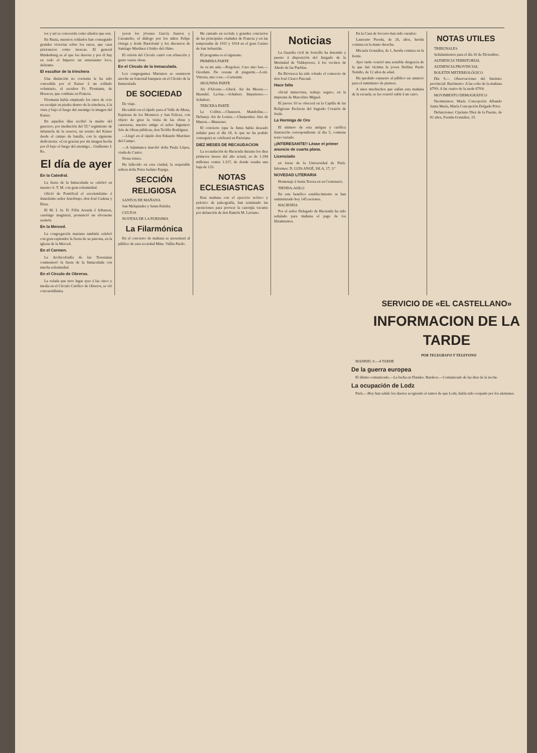tos y así se conocerán como aliados que son.
En Rusia, nuestros soldados han conseguido grandes victorias sobre los rusos, que caen prisioneros como moscas. El general Hindenburg es el que los derrota y por él hay en todo el Imperio un entusiasmo loco, delirante.
El escultor de la trinchera
Una distinción no corriente le ha sido concedida por el Kaiser á un soldado voluntario, el escultor Fr. Flormann, de Hoexcer, que combate en Francia.
Flormann había empleado los ratos de ocio en esculpir en piedra dentro de la trinchera, á la vista y bajo el fuego del enemigo la imagen del Kaiser.
En aquellos días recibió la madre del guerrero, por mediación del 55.º regimiento de infantería de la reserva, un retrato del Kaiser desde el campo de batalla, con la siguiente dedicatoria: «Con gracias por mi imagen hecha por él bajo el fuego del enemigo... Guillermo I. R».
El día de ayer
En la Catedral.
La fiesta de la Inmaculada se celebró en nuestro S. T. M. con gran solemnidad.
Ofició de Pontifical el excelentísimo é ilustrísimo señor Arzobispo, don José Cadena y Eleta.
El M. I. Sr. D. Félix Arrarás é Iribarren, canónigo magistral, pronunció un elocuente sermón.
En la Merced.
La congregación mariana también celebró con gran esplendor la fiesta de su patrona, en la iglesia de la Merced.
En el Carmen.
La Archicofradía de las Teresianas conmemoró la fiesta de la Inmaculada con mucha solemnidad.
En el Círculo de Obreros.
La velada que tuvo lugar ayer á las cinco y media en el Círculo Católico de Obreros, se vió concurridísima.
yeron los jóvenes García Juarros y Carrancho; el diálogo por los niños Felipe Ortega y Jesús Bartolomé y los discursos de Santiago Martínez é Isidro del Olmo.
El orfeón del Círculo cantó con afinación y gusto varias obras.
En el Círculo de la Inmaculada.
Los congregantes Marianos se reunieron anoche en fraternal banquete en el Círculo de la Inmaculada.
DE SOCIEDAD
De viaje.
Ha salido en el rápido para el Valle de Mena, Espinosa de los Monteros y San Felices, con objeto de girar la visita de las obras y carreteras, nuestro amigo el señor Ingeniero Jefe de Obras públicas, don Teófilo Rodríguez.
—Llegó en el rápido don Eduardo Martínez del Campo.
—A Salamanca marchó doña Paula López, viuda de Castro.
Notas tristes.
Ha fallecido en esta ciudad, la respetable señora doña Petra Sedano Espiga.
SECCIÓN RELIGIOSA
SANTOS DE MAÑANA
San Melquiades y Santa Eulalia.
CULTOS
NOVENA DE LA PURISIMA
La Filarmónica
En el concierto de mañana se presentará al público de esta sociedad Mme. Vallin-Pardo.
Ha cantado en recitals y grandes conciertos de las principales ciudades de Francia y en las temporadas de 1911 y 1914 en el gran Casino de San Sebastián.
El programa es el siguiente:
PRIMERA PARTE
Se tu mi ami.—Pergolesi. Caro mio ben.—Giordani. De cessate di piagarmi.—Lotti. Vittoria, mio core.—Carissimi.
SEGUNDA PARTE
Air d'Alceste.—Gluck. Air du Messie.—Haendel. La-bas.—Schubert. Impatience.—Schubert.
TERCERA PARTE
Le Colibri.—Chausson. Mandoline.—Debussy. Air de Louise.—Charpentier. Airs de Manon.—Massenet.
El concierto (que la Junta había deseado señalar para el día 18, lo que no ha podido conseguir) se celebrará en Parisiana.
DIEZ MESES DE RECAUDACION
La recaudación de Hacienda durante los diez primeros meses del año actual, es de 1.184 millones contra 1.317, de donde resulta una baja de 133.
NOTAS ECLESIASTICAS
Esta mañana con el ejercicio teórico y práctico de paleografía, han terminado las oposiciones para proveer la canonjía vacante por defunción de don Ramón M. Laviano.
Noticias
La Guardia civil de Soncillo ha detenido y puesto á disposición del Juzgado de la Merindad de Valdeporres, á los vecinos de Ahedo de las Pueblas.
En Briviesca ha sido robado el comercio de don José Ciraco Pascual.
Hace falta
oficial minervista, trabajo seguro, en la imprenta de Marcelino Miguel.
El jueves 10 se ofrecerá en la Capilla de las Religiosas Esclavas del Sagrado Corazón de Jesús.
La Hormiga de Oro
El número de esta antigua y católica ilustración correspondiente al día 5, contiene texto variado.
¡¡INTERESANTE!! Léase el primer anuncio de cuarta plana.
Licenciado
en letras de la Universidad de París. Informes: D. LUIS ANGÉ, ISLA, 17, 3.º
NOVEDAD LITERARIA
Homenaje á Santa Teresa en su Centenario.
TIENDA-ASILO
En este benéfico establecimiento se han suministrado hoy 145 raciones.
HACIENDA
Por el señor Delegado de Hacienda ha sido señalado para mañana el pago de los libramientos.
En la Casa de Socorro han sido curados:
Laureano Pereda, de 26, años, herida contusa en la mano derecha.
Micaela González, de 1, herida contusa en la frente.
Ayer tarde ocurrió una sensible desgracia de la que fué víctima la joven Delfina Pardo Temiño, de 12 años de edad.
Ha quedado expuesto al público un anuncio para el suministro de piensos.
A unos muchachos que salían esta mañana de la escuela, se les ocurrió subir á un carro.
NOTAS UTILES
TRIBUNALES
Señalamientos para el día 10 de Diciembre.
AUDIENCIA TERRITORIAL
AUDIENCIA PROVINCIAL
BOLETIN METEREOLÓGICO
Día 9.— Observaciones del Instituto provincial: Barómetro: A las ocho de la mañana 679'0. A las cuatro de la tarde 679'4.
MOVIMIENTO DEMOGRÁFICO
Nacimientos: María Concepción Albando Santa María, María Concepción Delgado Prior.
Defunciones: Cipriano Díez de la Fuente, de 82 años, Fernán-González, 15.
SERVICIO DE «EL CASTELLANO»
INFORMACION DE LA TARDE
POR TELEGRAFO Y TELEFONO
MADRID, 9.—4 TARDE
De la guerra europea
El último comunicado.—La lucha en Flandes. Burdeos.—Comunicado de las diez de la noche.
La ocupación de Lodz
París.—Hoy han salido los diarios acogiendo el rumor de que Lodz, había sido ocupado por los alemanes.